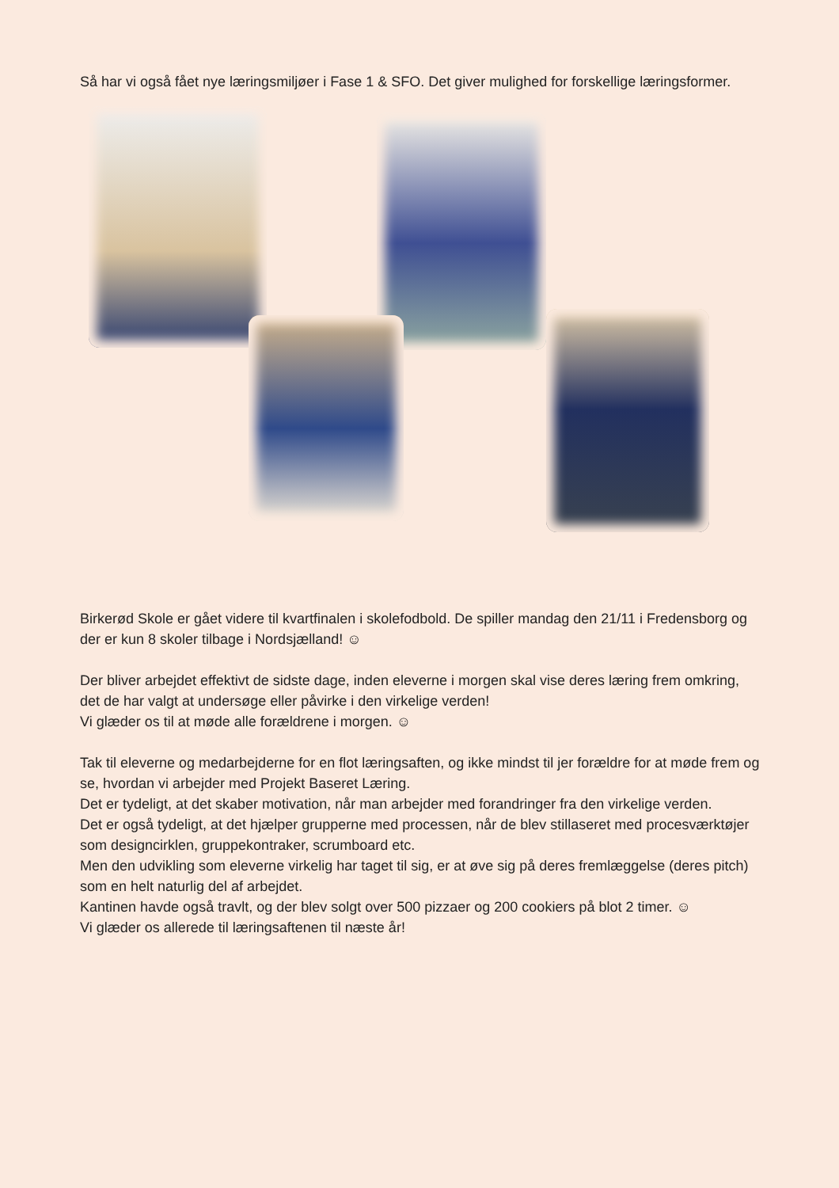Så har vi også fået nye læringsmiljøer i Fase 1 & SFO. Det giver mulighed for forskellige læringsformer.
Birkerød Skole er gået videre til kvartfinalen i skolefodbold. De spiller mandag den 21/11 i Fredensborg og der er kun 8 skoler tilbage i Nordsjælland! ☺
Der bliver arbejdet effektivt de sidste dage, inden eleverne i morgen skal vise deres læring frem omkring, det de har valgt at undersøge eller påvirke i den virkelige verden!
Vi glæder os til at møde alle forældrene i morgen. ☺
Tak til eleverne og medarbejderne for en flot læringsaften, og ikke mindst til jer forældre for at møde frem og se, hvordan vi arbejder med Projekt Baseret Læring.
Det er tydeligt, at det skaber motivation, når man arbejder med forandringer fra den virkelige verden.
Det er også tydeligt, at det hjælper grupperne med processen, når de blev stillaseret med procesværktøjer som designcirklen, gruppekontraker, scrumboard etc.
Men den udvikling som eleverne virkelig har taget til sig, er at øve sig på deres fremlæggelse (deres pitch) som en helt naturlig del af arbejdet.
Kantinen havde også travlt, og der blev solgt over 500 pizzaer og 200 cookiers på blot 2 timer. ☺
Vi glæder os allerede til læringsaftenen til næste år!